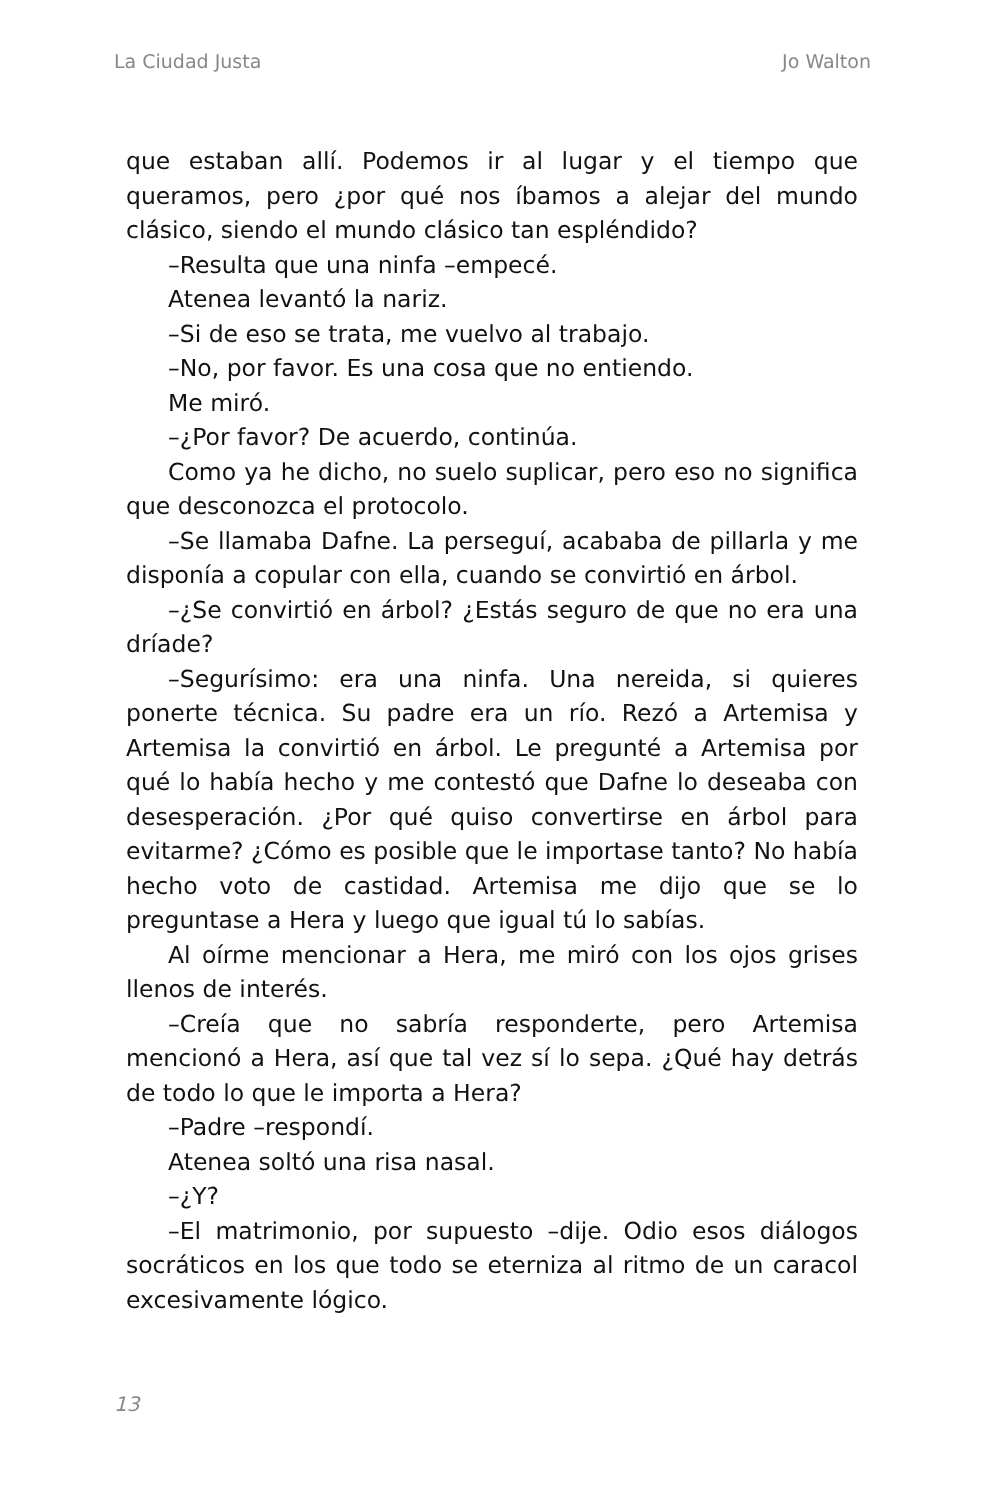La Ciudad Justa Jo Walton
que estaban allí. Podemos ir al lugar y el tiempo que queramos, pero ¿por qué nos íbamos a alejar del mundo clásico, siendo el mundo clásico tan espléndido?
–Resulta que una ninfa –empecé.
Atenea levantó la nariz.
–Si de eso se trata, me vuelvo al trabajo.
–No, por favor. Es una cosa que no entiendo.
Me miró.
–¿Por favor? De acuerdo, continúa.
Como ya he dicho, no suelo suplicar, pero eso no significa que desconozca el protocolo.
–Se llamaba Dafne. La perseguí, acababa de pillarla y me disponía a copular con ella, cuando se convirtió en árbol.
–¿Se convirtió en árbol? ¿Estás seguro de que no era una dríade?
–Segurísimo: era una ninfa. Una nereida, si quieres ponerte técnica. Su padre era un río. Rezó a Artemisa y Artemisa la convirtió en árbol. Le pregunté a Artemisa por qué lo había hecho y me contestó que Dafne lo deseaba con desesperación. ¿Por qué quiso convertirse en árbol para evitarme? ¿Cómo es posible que le importase tanto? No había hecho voto de castidad. Artemisa me dijo que se lo preguntase a Hera y luego que igual tú lo sabías.
Al oírme mencionar a Hera, me miró con los ojos grises llenos de interés.
–Creía que no sabría responderte, pero Artemisa mencionó a Hera, así que tal vez sí lo sepa. ¿Qué hay detrás de todo lo que le importa a Hera?
–Padre –respondí.
Atenea soltó una risa nasal.
–¿Y?
–El matrimonio, por supuesto –dije. Odio esos diálogos socráticos en los que todo se eterniza al ritmo de un caracol excesivamente lógico.
13